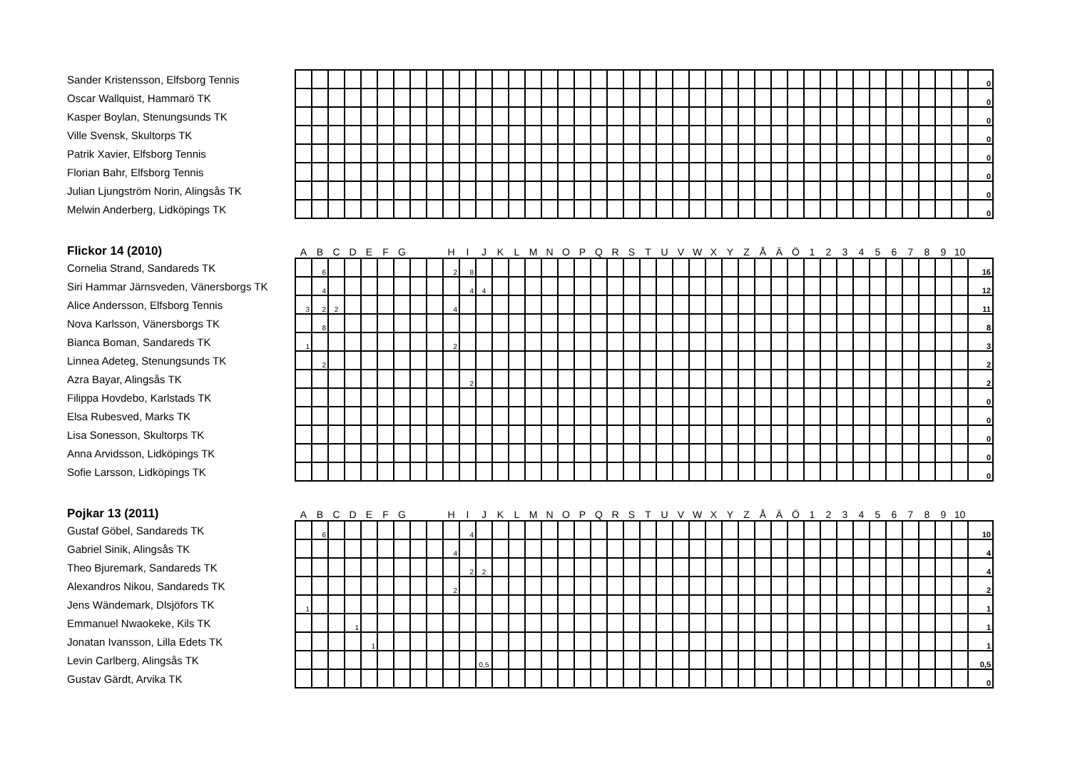| Sander Kristensson, Elfsborg Tennis | | | | | | | | | | | | | | | | | | | | | | | | | | | | | | | | | | | | | | | | | | 0 |
| Oscar Wallquist, Hammarö TK | | | | | | | | | | | | | | | | | | | | | | | | | | | | | | | | | | | | | | | | | | 0 |
| Kasper Boylan, Stenungsunds TK | | | | | | | | | | | | | | | | | | | | | | | | | | | | | | | | | | | | | | | | | | 0 |
| Ville Svensk, Skultorps TK | | | | | | | | | | | | | | | | | | | | | | | | | | | | | | | | | | | | | | | | | | 0 |
| Patrik Xavier, Elfsborg Tennis | | | | | | | | | | | | | | | | | | | | | | | | | | | | | | | | | | | | | | | | | | 0 |
| Florian Bahr, Elfsborg Tennis | | | | | | | | | | | | | | | | | | | | | | | | | | | | | | | | | | | | | | | | | | 0 |
| Julian Ljungström Norin, Alingsås TK | | | | | | | | | | | | | | | | | | | | | | | | | | | | | | | | | | | | | | | | | | 0 |
| Melwin Anderberg, Lidköpings TK | | | | | | | | | | | | | | | | | | | | | | | | | | | | | | | | | | | | | | | | | | 0 |
| Flickor 14 (2010) | A | B | C | D | E | F | G | | | H | I | J | K | L | M | N | O | P | Q | R | S | T | U | V | W | X | Y | Z | Å | Ä | Ö | 1 | 2 | 3 | 4 | 5 | 6 | 7 | 8 | 9 | 10 | |
| --- | --- | --- | --- | --- | --- | --- | --- | --- | --- | --- | --- | --- | --- | --- | --- | --- | --- | --- | --- | --- | --- | --- | --- | --- | --- | --- | --- | --- | --- | --- | --- | --- | --- | --- | --- | --- | --- | --- | --- | --- | --- | --- |
| Cornelia Strand, Sandareds TK | | 6 | | | | | | | | 2 | 8 | | | | | | | | | | | | | | | | | | | | | | | | | | | | | | | 16 |
| Siri Hammar Järnsveden, Vänersborgs TK | | 4 | | | | | | | | | 4 | 4 | | | | | | | | | | | | | | | | | | | | | | | | | | | | | | 12 |
| Alice Andersson, Elfsborg Tennis | 3 | 2 | 2 | | | | | | | 4 | | | | | | | | | | | | | | | | | | | | | | | | | | | | | | | | 11 |
| Nova Karlsson, Vänersborgs TK | | 8 | | | | | | | | | | | | | | | | | | | | | | | | | | | | | | | | | | | | | | | | 8 |
| Bianca Boman, Sandareds TK | 1 | | | | | | | | | 2 | | | | | | | | | | | | | | | | | | | | | | | | | | | | | | | | 3 |
| Linnea Adeteg, Stenungsunds TK | | 2 | | | | | | | | | | | | | | | | | | | | | | | | | | | | | | | | | | | | | | | | 2 |
| Azra Bayar, Alingsås TK | | | | | | | | | | | 2 | | | | | | | | | | | | | | | | | | | | | | | | | | | | | | | 2 |
| Filippa Hovdebo, Karlstads TK | | | | | | | | | | | | | | | | | | | | | | | | | | | | | | | | | | | | | | | | | | 0 |
| Elsa Rubesved, Marks TK | | | | | | | | | | | | | | | | | | | | | | | | | | | | | | | | | | | | | | | | | | 0 |
| Lisa Sonesson, Skultorps TK | | | | | | | | | | | | | | | | | | | | | | | | | | | | | | | | | | | | | | | | | | 0 |
| Anna Arvidsson, Lidköpings TK | | | | | | | | | | | | | | | | | | | | | | | | | | | | | | | | | | | | | | | | | | 0 |
| Sofie Larsson, Lidköpings TK | | | | | | | | | | | | | | | | | | | | | | | | | | | | | | | | | | | | | | | | | | 0 |
| Pojkar 13 (2011) | A | B | C | D | E | F | G | | | H | I | J | K | L | M | N | O | P | Q | R | S | T | U | V | W | X | Y | Z | Å | Ä | Ö | 1 | 2 | 3 | 4 | 5 | 6 | 7 | 8 | 9 | 10 | |
| --- | --- | --- | --- | --- | --- | --- | --- | --- | --- | --- | --- | --- | --- | --- | --- | --- | --- | --- | --- | --- | --- | --- | --- | --- | --- | --- | --- | --- | --- | --- | --- | --- | --- | --- | --- | --- | --- | --- | --- | --- | --- | --- |
| Gustaf Göbel, Sandareds TK | | 6 | | | | | | | | | 4 | | | | | | | | | | | | | | | | | | | | | | | | | | | | | | | 10 |
| Gabriel Sinik, Alingsås TK | | | | | | | | | | 4 | | | | | | | | | | | | | | | | | | | | | | | | | | | | | | | | 4 |
| Theo Bjuremark, Sandareds TK | | | | | | | | | | | 2 | 2 | | | | | | | | | | | | | | | | | | | | | | | | | | | | | | 4 |
| Alexandros Nikou, Sandareds TK | | | | | | | | | | 2 | | | | | | | | | | | | | | | | | | | | | | | | | | | | | | | | 2 |
| Jens Wändemark, Dlsjöfors TK | 1 | | | | | | | | | | | | | | | | | | | | | | | | | | | | | | | | | | | | | | | | | 1 |
| Emmanuel Nwaokeke, Kils TK | | | | 1 | | | | | | | | | | | | | | | | | | | | | | | | | | | | | | | | | | | | | | 1 |
| Jonatan Ivansson, Lilla Edets TK | | | | | 1 | | | | | | | | | | | | | | | | | | | | | | | | | | | | | | | | | | | | | 1 |
| Levin Carlberg, Alingsås TK | | | | | | | | | | | | 0,5 | | | | | | | | | | | | | | | | | | | | | | | | | | | | | | 0,5 |
| Gustav Gärdt, Arvika TK | | | | | | | | | | | | | | | | | | | | | | | | | | | | | | | | | | | | | | | | | | 0 |